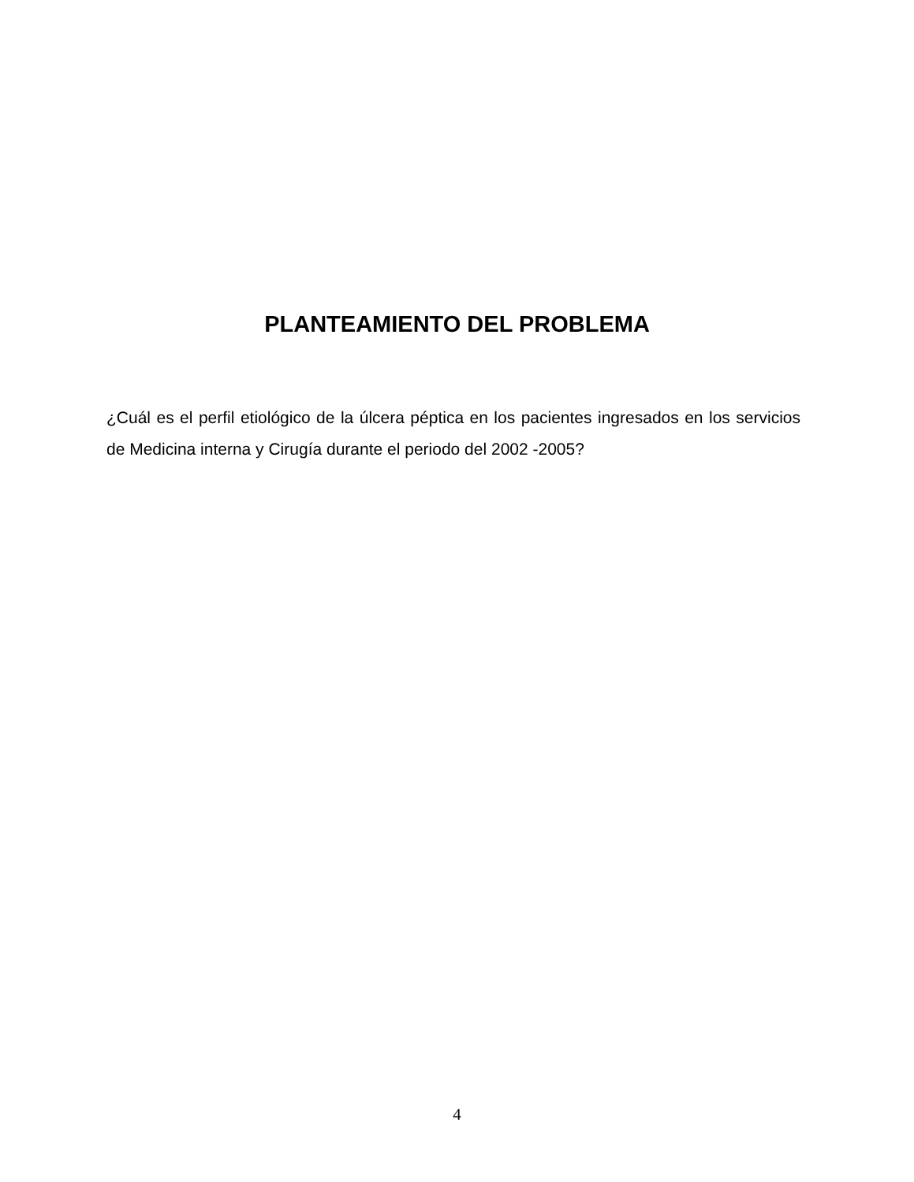PLANTEAMIENTO DEL PROBLEMA
¿Cuál es el perfil etiológico de la úlcera péptica en los pacientes ingresados en los servicios de Medicina interna y Cirugía durante el periodo del 2002 -2005?
4